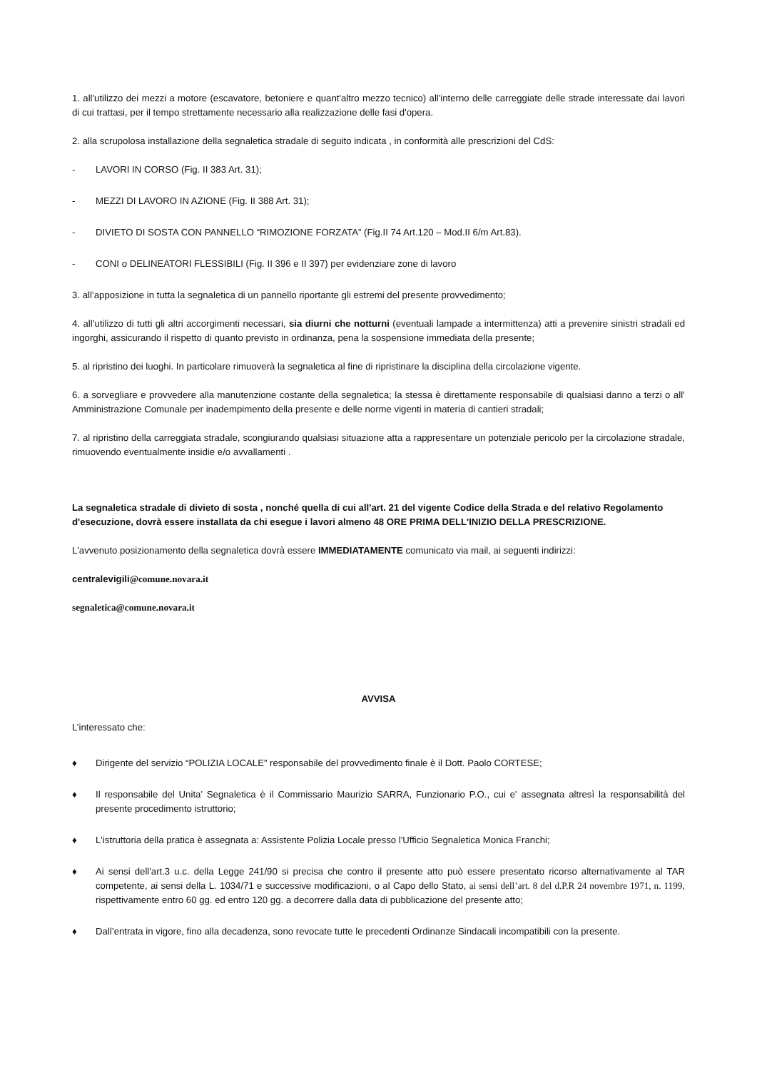1. all'utilizzo dei mezzi a motore (escavatore, betoniere e quant'altro mezzo tecnico) all'interno delle carreggiate delle strade interessate dai lavori di cui trattasi, per il tempo strettamente necessario alla realizzazione delle fasi d'opera.
2. alla scrupolosa installazione della segnaletica stradale di seguito indicata , in conformità alle prescrizioni del CdS:
- LAVORI IN CORSO (Fig. II 383 Art. 31);
- MEZZI DI LAVORO IN AZIONE (Fig. II 388 Art. 31);
- DIVIETO DI SOSTA CON PANNELLO “RIMOZIONE FORZATA” (Fig.II 74 Art.120 – Mod.II 6/m Art.83).
- CONI o DELINEATORI FLESSIBILI (Fig. II 396 e II 397) per evidenziare zone di lavoro
3. all’apposizione in tutta la segnaletica di un pannello riportante gli estremi del presente provvedimento;
4. all’utilizzo di tutti gli altri accorgimenti necessari, sia diurni che notturni (eventuali lampade a intermittenza) atti a prevenire sinistri stradali ed ingorghi, assicurando il rispetto di quanto previsto in ordinanza, pena la sospensione immediata della presente;
5. al ripristino dei luoghi. In particolare rimuoverà la segnaletica al fine di ripristinare la disciplina della circolazione vigente.
6. a sorvegliare e provvedere alla manutenzione costante della segnaletica; la stessa è direttamente responsabile di qualsiasi danno a terzi o all’ Amministrazione Comunale per inadempimento della presente e delle norme vigenti in materia di cantieri stradali;
7. al ripristino della carreggiata stradale, scongiurando qualsiasi situazione atta a rappresentare un potenziale pericolo per la circolazione stradale, rimuovendo eventualmente insidie e/o avvallamenti .
La segnaletica stradale di divieto di sosta , nonché quella di cui all'art. 21 del vigente Codice della Strada e del relativo Regolamento d'esecuzione, dovrà essere installata da chi esegue i lavori almeno 48 ORE PRIMA DELL'INIZIO DELLA PRESCRIZIONE.
L'avvenuto posizionamento della segnaletica dovrà essere IMMEDIATAMENTE comunicato via mail, ai seguenti indirizzi:
centralevigili@comune.novara.it
segnaletica@comune.novara.it
AVVISA
L’interessato che:
♦ Dirigente del servizio “POLIZIA LOCALE” responsabile del provvedimento finale è il Dott. Paolo CORTESE;
♦ Il responsabile del Unita' Segnaletica è il Commissario Maurizio SARRA, Funzionario P.O., cui e' assegnata altresì la responsabilità del presente procedimento istruttorio;
♦ L'istruttoria della pratica è assegnata a: Assistente Polizia Locale presso l'Ufficio Segnaletica Monica Franchi;
♦ Ai sensi dell'art.3 u.c. della Legge 241/90 si precisa che contro il presente atto può essere presentato ricorso alternativamente al TAR competente, ai sensi della L. 1034/71 e successive modificazioni, o al Capo dello Stato, ai sensi dell’art. 8 del d.P.R 24 novembre 1971, n. 1199, rispettivamente entro 60 gg. ed entro 120 gg. a decorrere dalla data di pubblicazione del presente atto;
♦ Dall’entrata in vigore, fino alla decadenza, sono revocate tutte le precedenti Ordinanze Sindacali incompatibili con la presente.